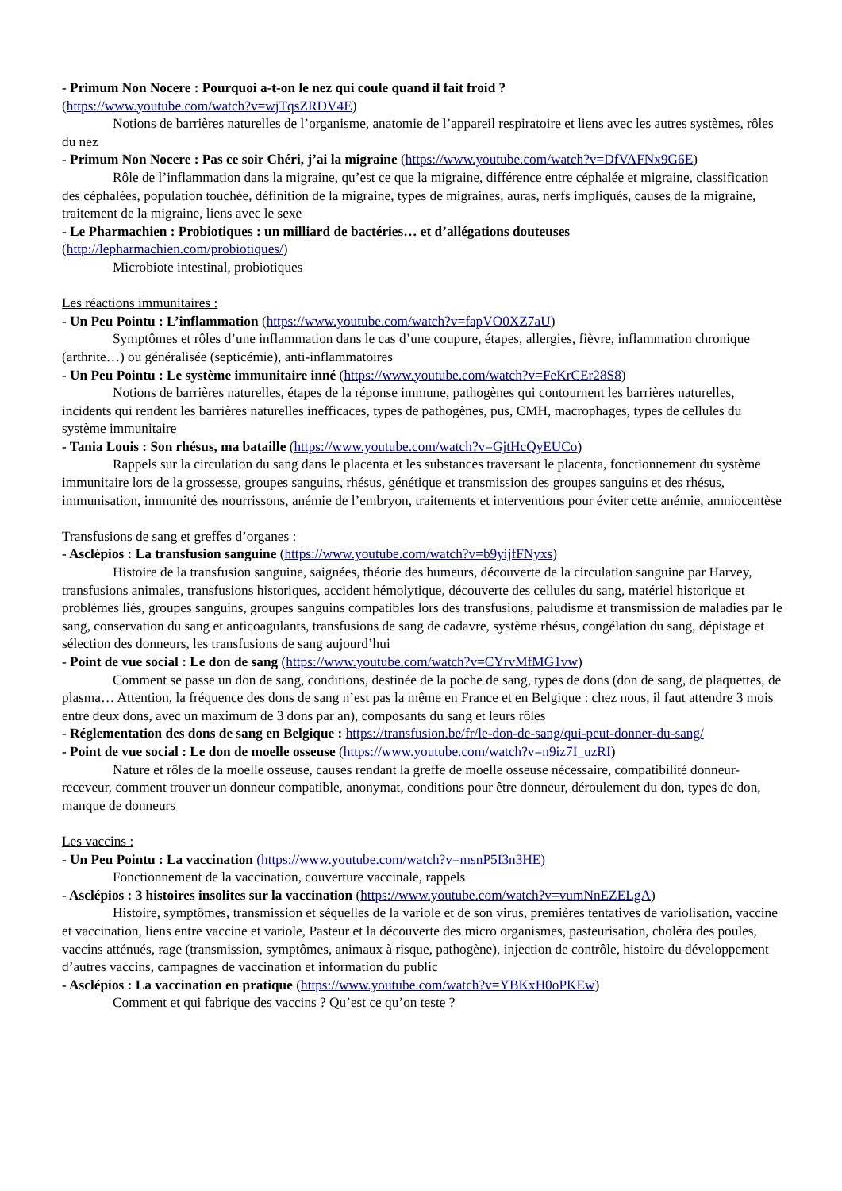- Primum Non Nocere : Pourquoi a-t-on le nez qui coule quand il fait froid ?
(https://www.youtube.com/watch?v=wjTqsZRDV4E)
Notions de barrières naturelles de l’organisme, anatomie de l’appareil respiratoire et liens avec les autres systèmes, rôles du nez
- Primum Non Nocere : Pas ce soir Chéri, j’ai la migraine (https://www.youtube.com/watch?v=DfVAFNx9G6E)
Rôle de l’inflammation dans la migraine, qu’est ce que la migraine, différence entre céphalée et migraine, classification des céphalées, population touchée, définition de la migraine, types de migraines, auras, nerfs impliqués, causes de la migraine, traitement de la migraine, liens avec le sexe
- Le Pharmachien : Probiotiques : un milliard de bactéries… et d’allégations douteuses
(http://lepharmachien.com/probiotiques/)
Microbiote intestinal, probiotiques
Les réactions immunitaires :
- Un Peu Pointu : L’inflammation (https://www.youtube.com/watch?v=fapVO0XZ7aU)
Symptômes et rôles d’une inflammation dans le cas d’une coupure, étapes, allergies, fièvre, inflammation chronique (arthrite…) ou généralisée (septicémie), anti-inflammatoires
- Un Peu Pointu : Le système immunitaire inné (https://www.youtube.com/watch?v=FeKrCEr28S8)
Notions de barrières naturelles, étapes de la réponse immune, pathogènes qui contournent les barrières naturelles, incidents qui rendent les barrières naturelles inefficaces, types de pathogènes, pus, CMH, macrophages, types de cellules du système immunitaire
- Tania Louis : Son rhésus, ma bataille (https://www.youtube.com/watch?v=GjtHcQyEUCo)
Rappels sur la circulation du sang dans le placenta et les substances traversant le placenta, fonctionnement du système immunitaire lors de la grossesse, groupes sanguins, rhésus, génétique et transmission des groupes sanguins et des rhésus, immunisation, immunité des nourrissons, anémie de l’embryon, traitements et interventions pour éviter cette anémie, amniocentèse
Transfusions de sang et greffes d’organes :
- Asclépios : La transfusion sanguine (https://www.youtube.com/watch?v=b9yijfFNyxs)
Histoire de la transfusion sanguine, saignées, théorie des humeurs, découverte de la circulation sanguine par Harvey, transfusions animales, transfusions historiques, accident hémolytique, découverte des cellules du sang, matériel historique et problèmes liés, groupes sanguins, groupes sanguins compatibles lors des transfusions, paludisme et transmission de maladies par le sang, conservation du sang et anticoagulants, transfusions de sang de cadavre, système rhésus, congélation du sang, dépistage et sélection des donneurs, les transfusions de sang aujourd’hui
- Point de vue social : Le don de sang (https://www.youtube.com/watch?v=CYrvMfMG1vw)
Comment se passe un don de sang, conditions, destinée de la poche de sang, types de dons (don de sang, de plaquettes, de plasma… Attention, la fréquence des dons de sang n’est pas la même en France et en Belgique : chez nous, il faut attendre 3 mois entre deux dons, avec un maximum de 3 dons par an), composants du sang et leurs rôles
- Réglementation des dons de sang en Belgique : https://transfusion.be/fr/le-don-de-sang/qui-peut-donner-du-sang/
- Point de vue social : Le don de moelle osseuse (https://www.youtube.com/watch?v=n9iz7I_uzRI)
Nature et rôles de la moelle osseuse, causes rendant la greffe de moelle osseuse nécessaire, compatibilité donneur-receveur, comment trouver un donneur compatible, anonymat, conditions pour être donneur, déroulement du don, types de don, manque de donneurs
Les vaccins :
- Un Peu Pointu : La vaccination (https://www.youtube.com/watch?v=msnP5I3n3HE)
Fonctionnement de la vaccination, couverture vaccinale, rappels
- Asclépios : 3 histoires insolites sur la vaccination (https://www.youtube.com/watch?v=vumNnEZELgA)
Histoire, symptômes, transmission et séquelles de la variole et de son virus, premières tentatives de variolisation, vaccine et vaccination, liens entre vaccine et variole, Pasteur et la découverte des micro organismes, pasteurisation, choléra des poules, vaccins atténués, rage (transmission, symptômes, animaux à risque, pathogène), injection de contrôle, histoire du développement d’autres vaccins, campagnes de vaccination et information du public
- Asclépios : La vaccination en pratique (https://www.youtube.com/watch?v=YBKxH0oPKEw)
Comment et qui fabrique des vaccins ? Qu’est ce qu’on teste ?